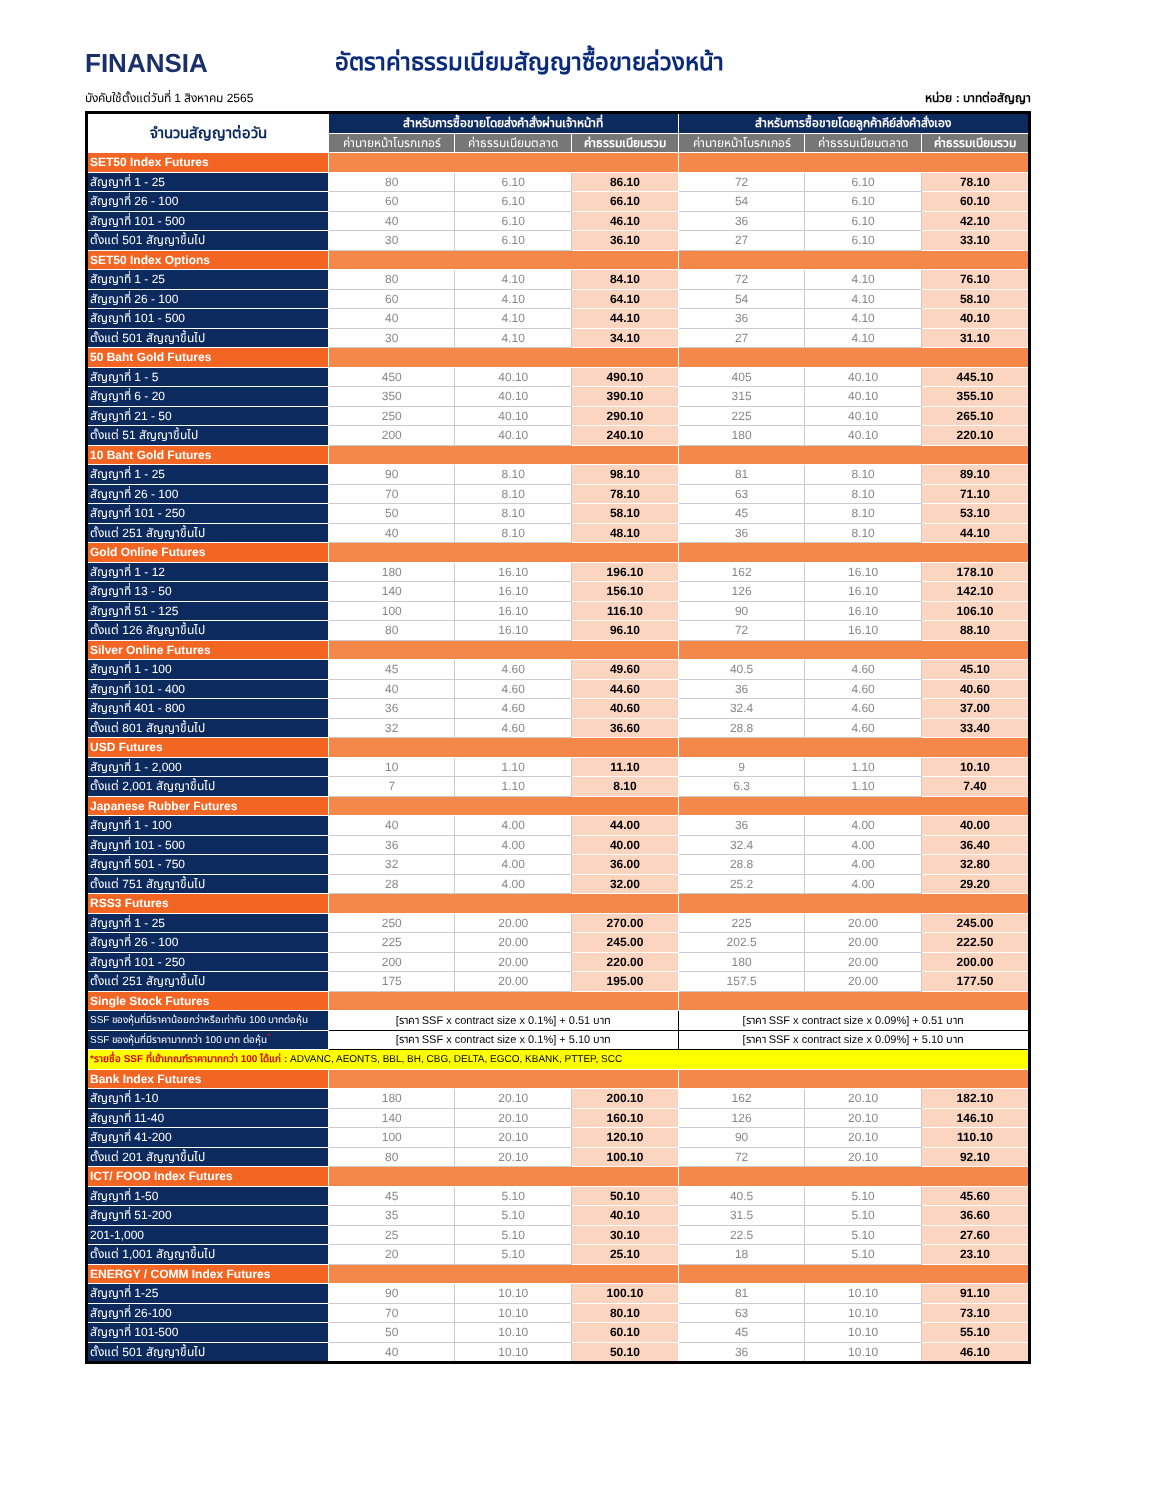FINANSIA
อัตราค่าธรรมเนียมสัญญาซื้อขายล่วงหน้า
บังคับใช้ตั้งแต่วันที่ 1 สิงหาคม 2565 หน่วย : บาทต่อสัญญา
| จำนวนสัญญาต่อวัน | สำหรับการซื้อขายโดยส่งคำสั่งผ่านเจ้าหน้าที่ | | | สำหรับการซื้อขายโดยลูกค้าคีย์ส่งคำสั่งเอง | | |
| --- | --- | --- | --- | --- | --- | --- |
| | ค่านายหน้าโบรกเกอร์ | ค่าธรรมเนียมตลาด | ค่าธรรมเนียมรวม | ค่านายหน้าโบรกเกอร์ | ค่าธรรมเนียมตลาด | ค่าธรรมเนียมรวม |
| SET50 Index Futures | | | | | | |
| สัญญาที่ 1 - 25 | 80 | 6.10 | 86.10 | 72 | 6.10 | 78.10 |
| สัญญาที่ 26 - 100 | 60 | 6.10 | 66.10 | 54 | 6.10 | 60.10 |
| สัญญาที่ 101 - 500 | 40 | 6.10 | 46.10 | 36 | 6.10 | 42.10 |
| ตั้งแต่ 501 สัญญาขึ้นไป | 30 | 6.10 | 36.10 | 27 | 6.10 | 33.10 |
| SET50 Index Options | | | | | | |
| สัญญาที่ 1 - 25 | 80 | 4.10 | 84.10 | 72 | 4.10 | 76.10 |
| สัญญาที่ 26 - 100 | 60 | 4.10 | 64.10 | 54 | 4.10 | 58.10 |
| สัญญาที่ 101 - 500 | 40 | 4.10 | 44.10 | 36 | 4.10 | 40.10 |
| ตั้งแต่ 501 สัญญาขึ้นไป | 30 | 4.10 | 34.10 | 27 | 4.10 | 31.10 |
| 50 Baht Gold Futures | | | | | | |
| สัญญาที่ 1 - 5 | 450 | 40.10 | 490.10 | 405 | 40.10 | 445.10 |
| สัญญาที่ 6 - 20 | 350 | 40.10 | 390.10 | 315 | 40.10 | 355.10 |
| สัญญาที่ 21 - 50 | 250 | 40.10 | 290.10 | 225 | 40.10 | 265.10 |
| ตั้งแต่ 51 สัญญาขึ้นไป | 200 | 40.10 | 240.10 | 180 | 40.10 | 220.10 |
| 10 Baht Gold Futures | | | | | | |
| สัญญาที่ 1 - 25 | 90 | 8.10 | 98.10 | 81 | 8.10 | 89.10 |
| สัญญาที่ 26 - 100 | 70 | 8.10 | 78.10 | 63 | 8.10 | 71.10 |
| สัญญาที่ 101 - 250 | 50 | 8.10 | 58.10 | 45 | 8.10 | 53.10 |
| ตั้งแต่ 251 สัญญาขึ้นไป | 40 | 8.10 | 48.10 | 36 | 8.10 | 44.10 |
| Gold Online Futures | | | | | | |
| สัญญาที่ 1 - 12 | 180 | 16.10 | 196.10 | 162 | 16.10 | 178.10 |
| สัญญาที่ 13 - 50 | 140 | 16.10 | 156.10 | 126 | 16.10 | 142.10 |
| สัญญาที่ 51 - 125 | 100 | 16.10 | 116.10 | 90 | 16.10 | 106.10 |
| ตั้งแต่ 126 สัญญาขึ้นไป | 80 | 16.10 | 96.10 | 72 | 16.10 | 88.10 |
| Silver Online Futures | | | | | | |
| สัญญาที่ 1 - 100 | 45 | 4.60 | 49.60 | 40.5 | 4.60 | 45.10 |
| สัญญาที่ 101 - 400 | 40 | 4.60 | 44.60 | 36 | 4.60 | 40.60 |
| สัญญาที่ 401 - 800 | 36 | 4.60 | 40.60 | 32.4 | 4.60 | 37.00 |
| ตั้งแต่ 801 สัญญาขึ้นไป | 32 | 4.60 | 36.60 | 28.8 | 4.60 | 33.40 |
| USD Futures | | | | | | |
| สัญญาที่ 1 - 2,000 | 10 | 1.10 | 11.10 | 9 | 1.10 | 10.10 |
| ตั้งแต่ 2,001 สัญญาขึ้นไป | 7 | 1.10 | 8.10 | 6.3 | 1.10 | 7.40 |
| Japanese Rubber Futures | | | | | | |
| สัญญาที่ 1 - 100 | 40 | 4.00 | 44.00 | 36 | 4.00 | 40.00 |
| สัญญาที่ 101 - 500 | 36 | 4.00 | 40.00 | 32.4 | 4.00 | 36.40 |
| สัญญาที่ 501 - 750 | 32 | 4.00 | 36.00 | 28.8 | 4.00 | 32.80 |
| ตั้งแต่ 751 สัญญาขึ้นไป | 28 | 4.00 | 32.00 | 25.2 | 4.00 | 29.20 |
| RSS3 Futures | | | | | | |
| สัญญาที่ 1 - 25 | 250 | 20.00 | 270.00 | 225 | 20.00 | 245.00 |
| สัญญาที่ 26 - 100 | 225 | 20.00 | 245.00 | 202.5 | 20.00 | 222.50 |
| สัญญาที่ 101 - 250 | 200 | 20.00 | 220.00 | 180 | 20.00 | 200.00 |
| ตั้งแต่ 251 สัญญาขึ้นไป | 175 | 20.00 | 195.00 | 157.5 | 20.00 | 177.50 |
| Single Stock Futures | | | | | | |
| SSF ของหุ้นที่มีราคาน้อยกว่าหรือเท่ากับ 100 บาทต่อหุ้น | [ราคา SSF x contract size x 0.1%] + 0.51 บาท | | | [ราคา SSF x contract size x 0.09%] + 0.51 บาท | | |
| SSF ของหุ้นที่มีราคามากกว่า 100 บาท ต่อหุ้น<sup>*</sup> | [ราคา SSF x contract size x 0.1%] + 5.10 บาท | | | [ราคา SSF x contract size x 0.09%] + 5.10 บาท | | |
| *รายชื่อ SSF ที่เข้าเกณฑ์ราคามากกว่า 100 ได้แก่ : ADVANC, AEONTS, BBL, BH, CBG, DELTA, EGCO, KBANK, PTTEP, SCC | | | | | | |
| Bank Index Futures | | | | | | |
| สัญญาที่ 1-10 | 180 | 20.10 | 200.10 | 162 | 20.10 | 182.10 |
| สัญญาที่ 11-40 | 140 | 20.10 | 160.10 | 126 | 20.10 | 146.10 |
| สัญญาที่ 41-200 | 100 | 20.10 | 120.10 | 90 | 20.10 | 110.10 |
| ตั้งแต่ 201 สัญญาขึ้นไป | 80 | 20.10 | 100.10 | 72 | 20.10 | 92.10 |
| ICT/ FOOD Index Futures | | | | | | |
| สัญญาที่ 1-50 | 45 | 5.10 | 50.10 | 40.5 | 5.10 | 45.60 |
| สัญญาที่ 51-200 | 35 | 5.10 | 40.10 | 31.5 | 5.10 | 36.60 |
| 201-1,000 | 25 | 5.10 | 30.10 | 22.5 | 5.10 | 27.60 |
| ตั้งแต่ 1,001 สัญญาขึ้นไป | 20 | 5.10 | 25.10 | 18 | 5.10 | 23.10 |
| ENERGY / COMM Index Futures | | | | | | |
| สัญญาที่ 1-25 | 90 | 10.10 | 100.10 | 81 | 10.10 | 91.10 |
| สัญญาที่ 26-100 | 70 | 10.10 | 80.10 | 63 | 10.10 | 73.10 |
| สัญญาที่ 101-500 | 50 | 10.10 | 60.10 | 45 | 10.10 | 55.10 |
| ตั้งแต่ 501 สัญญาขึ้นไป | 40 | 10.10 | 50.10 | 36 | 10.10 | 46.10 |